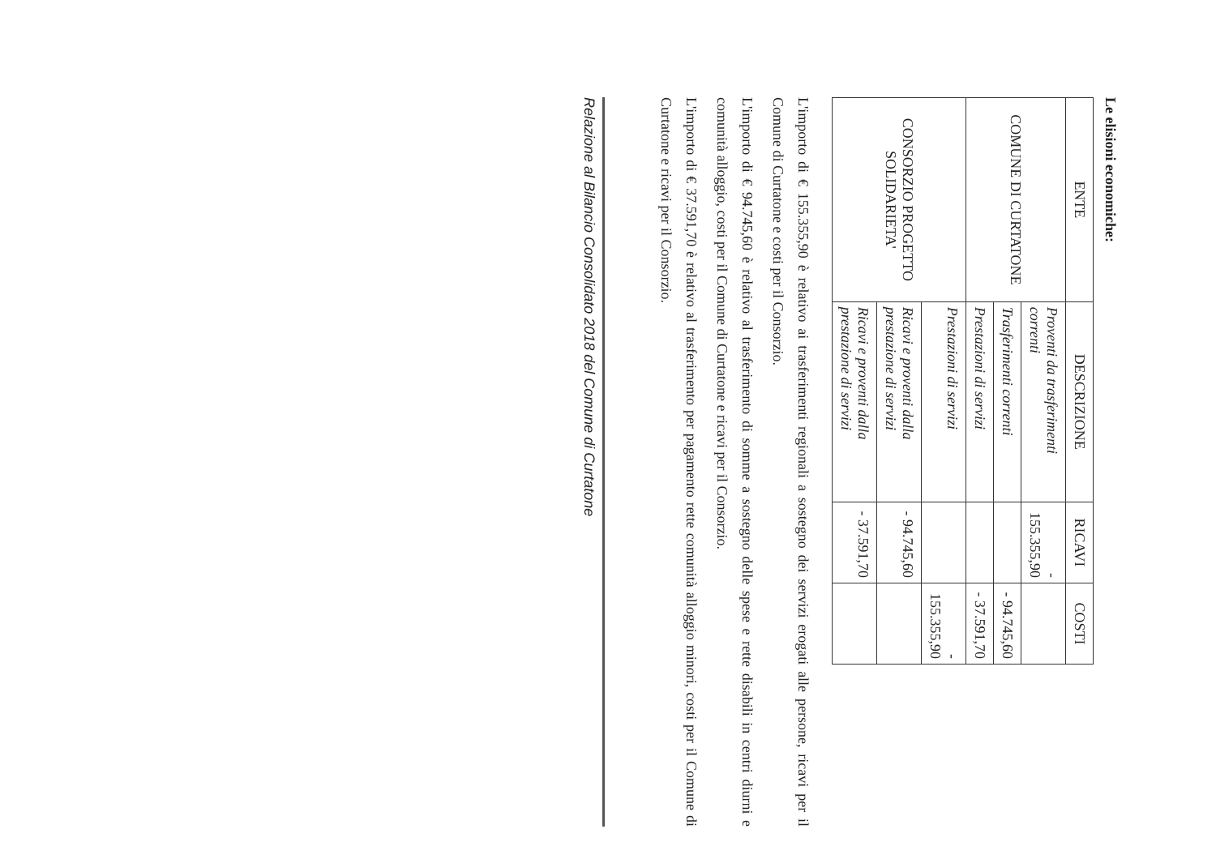Le elisioni economiche:
| ENTE | DESCRIZIONE | RICAVI | COSTI |
| --- | --- | --- | --- |
| COMUNE DI CURTATONE | Proventi da trasferimenti correnti | - 155.355,90 | |
| | Trasferimenti correnti | | - 94.745,60 |
| | Prestazioni di servizi | | - 37.591,70 |
| CONSORZIO PROGETTO SOLIDARIETA' | Prestazioni di servizi | | - 155.355,90 |
| | Ricavi e proventi dalla prestazione di servizi | - 94.745,60 | |
| | Ricavi e proventi dalla prestazione di servizi | - 37.591,70 | |
L'importo di € 155.355,90 è relativo ai trasferimenti regionali a sostegno dei servizi erogati alle persone, ricavi per il Comune di Curtatone e costi per il Consorzio.
L'importo di € 94.745,60 è relativo al trasferimento di somme a sostegno delle spese e rette disabili in centri diurni e comunità alloggio, costi per il Comune di Curtatone e ricavi per il Consorzio.
L'importo di € 37.591,70 è relativo al trasferimento per pagamento rette comunità alloggio minori, costi per il Comune di Curtatone e ricavi per il Consorzio.
Relazione al Bilancio Consolidato 2018 del Comune di Curtatone